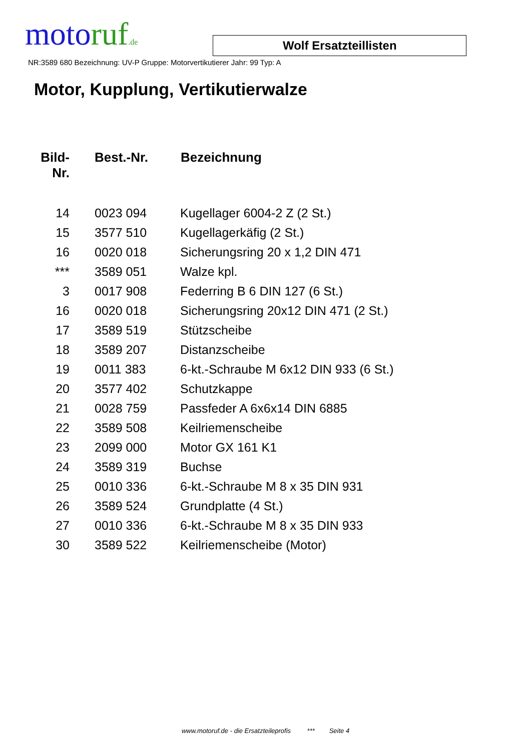motoruf.de
Wolf Ersatzteillisten
NR:3589 680 Bezeichnung: UV-P Gruppe: Motorvertikutierer Jahr: 99 Typ: A
Motor, Kupplung, Vertikutierwalze
| Bild- Nr. | Best.-Nr. | Bezeichnung |
| --- | --- | --- |
| 14 | 0023 094 | Kugellager 6004-2 Z (2 St.) |
| 15 | 3577 510 | Kugellagerkäfig (2 St.) |
| 16 | 0020 018 | Sicherungsring 20 x 1,2 DIN 471 |
| *** | 3589 051 | Walze kpl. |
| 3 | 0017 908 | Federring B 6 DIN 127 (6 St.) |
| 16 | 0020 018 | Sicherungsring 20x12 DIN 471 (2 St.) |
| 17 | 3589 519 | Stützscheibe |
| 18 | 3589 207 | Distanzscheibe |
| 19 | 0011 383 | 6-kt.-Schraube M 6x12 DIN 933 (6 St.) |
| 20 | 3577 402 | Schutzkappe |
| 21 | 0028 759 | Passfeder A 6x6x14 DIN 6885 |
| 22 | 3589 508 | Keilriemenscheibe |
| 23 | 2099 000 | Motor GX 161 K1 |
| 24 | 3589 319 | Buchse |
| 25 | 0010 336 | 6-kt.-Schraube M 8 x 35 DIN 931 |
| 26 | 3589 524 | Grundplatte (4 St.) |
| 27 | 0010 336 | 6-kt.-Schraube M 8 x 35 DIN 933 |
| 30 | 3589 522 | Keilriemenscheibe (Motor) |
www.motoruf.de - die Ersatzteileprofis *** Seite 4